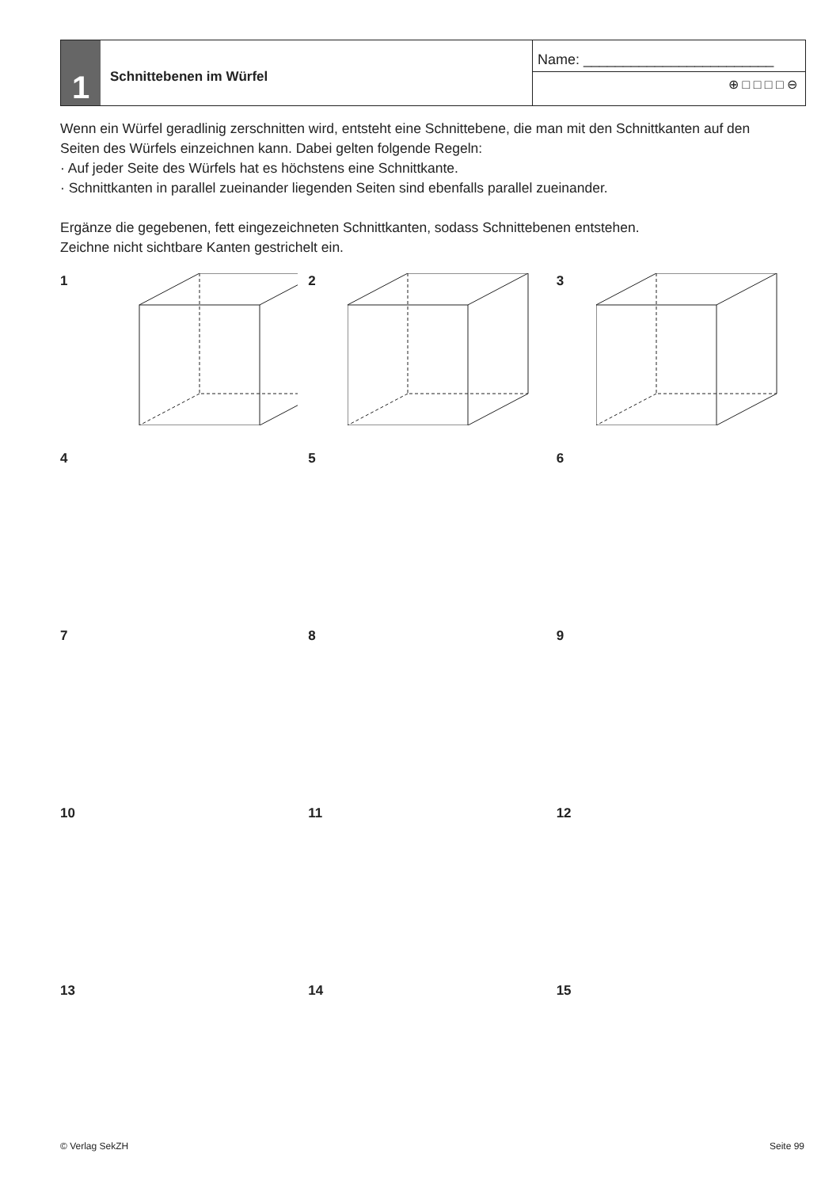1
Schnittebenen im Würfel
Name: ________________________
⊕ □ □ □ □ ⊖
Wenn ein Würfel geradlinig zerschnitten wird, entsteht eine Schnittebene, die man mit den Schnitt­kanten auf den Seiten des Würfels einzeichnen kann. Dabei gelten folgende Regeln:
· Auf jeder Seite des Würfels hat es höchstens eine Schnittkante.
· Schnittkanten in parallel zueinander liegenden Seiten sind ebenfalls parallel zueinander.
Ergänze die gegebenen, fett eingezeichneten Schnittkanten, sodass Schnittebenen entstehen.
Zeichne nicht sichtbare Kanten gestrichelt ein.
1
2
3
4
5
6
7
8
9
10
11
12
13
14
15
© Verlag SekZH Seite 99